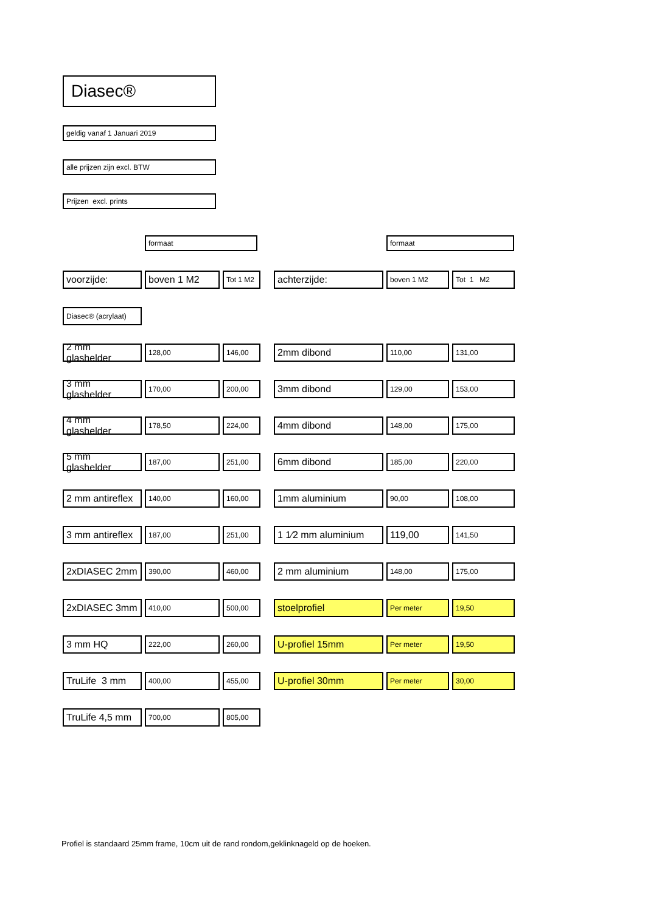Diasec®
geldig vanaf 1 Januari 2019
alle prijzen zijn excl. BTW
Prijzen excl. prints
| | formaat | | | formaat | |
| voorzijde: | boven 1 M2 | Tot 1 M2 | achterzijde: | boven 1 M2 | Tot 1 M2 |
| Diasec® (acrylaat) | | | | | |
| 2 mm glashelder | 128,00 | 146,00 | 2mm dibond | 110,00 | 131,00 |
| 3 mm glashelder | 170,00 | 200,00 | 3mm dibond | 129,00 | 153,00 |
| 4 mm glashelder | 178,50 | 224,00 | 4mm dibond | 148,00 | 175,00 |
| 5 mm glashelder | 187,00 | 251,00 | 6mm dibond | 185,00 | 220,00 |
| 2 mm antireflex | 140,00 | 160,00 | 1mm aluminium | 90,00 | 108,00 |
| 3 mm antireflex | 187,00 | 251,00 | 1 1⁄2 mm aluminium | 119,00 | 141,50 |
| 2xDIASEC 2mm | 390,00 | 460,00 | 2 mm aluminium | 148,00 | 175,00 |
| 2xDIASEC 3mm | 410,00 | 500,00 | stoelprofiel | Per meter | 19,50 |
| 3 mm HQ | 222,00 | 260,00 | U-profiel 15mm | Per meter | 19,50 |
| TruLife 3 mm | 400,00 | 455,00 | U-profiel 30mm | Per meter | 30,00 |
| TruLife 4,5 mm | 700,00 | 805,00 | | | |
Profiel is standaard 25mm frame, 10cm uit de rand rondom,geklinknageld op de hoeken.